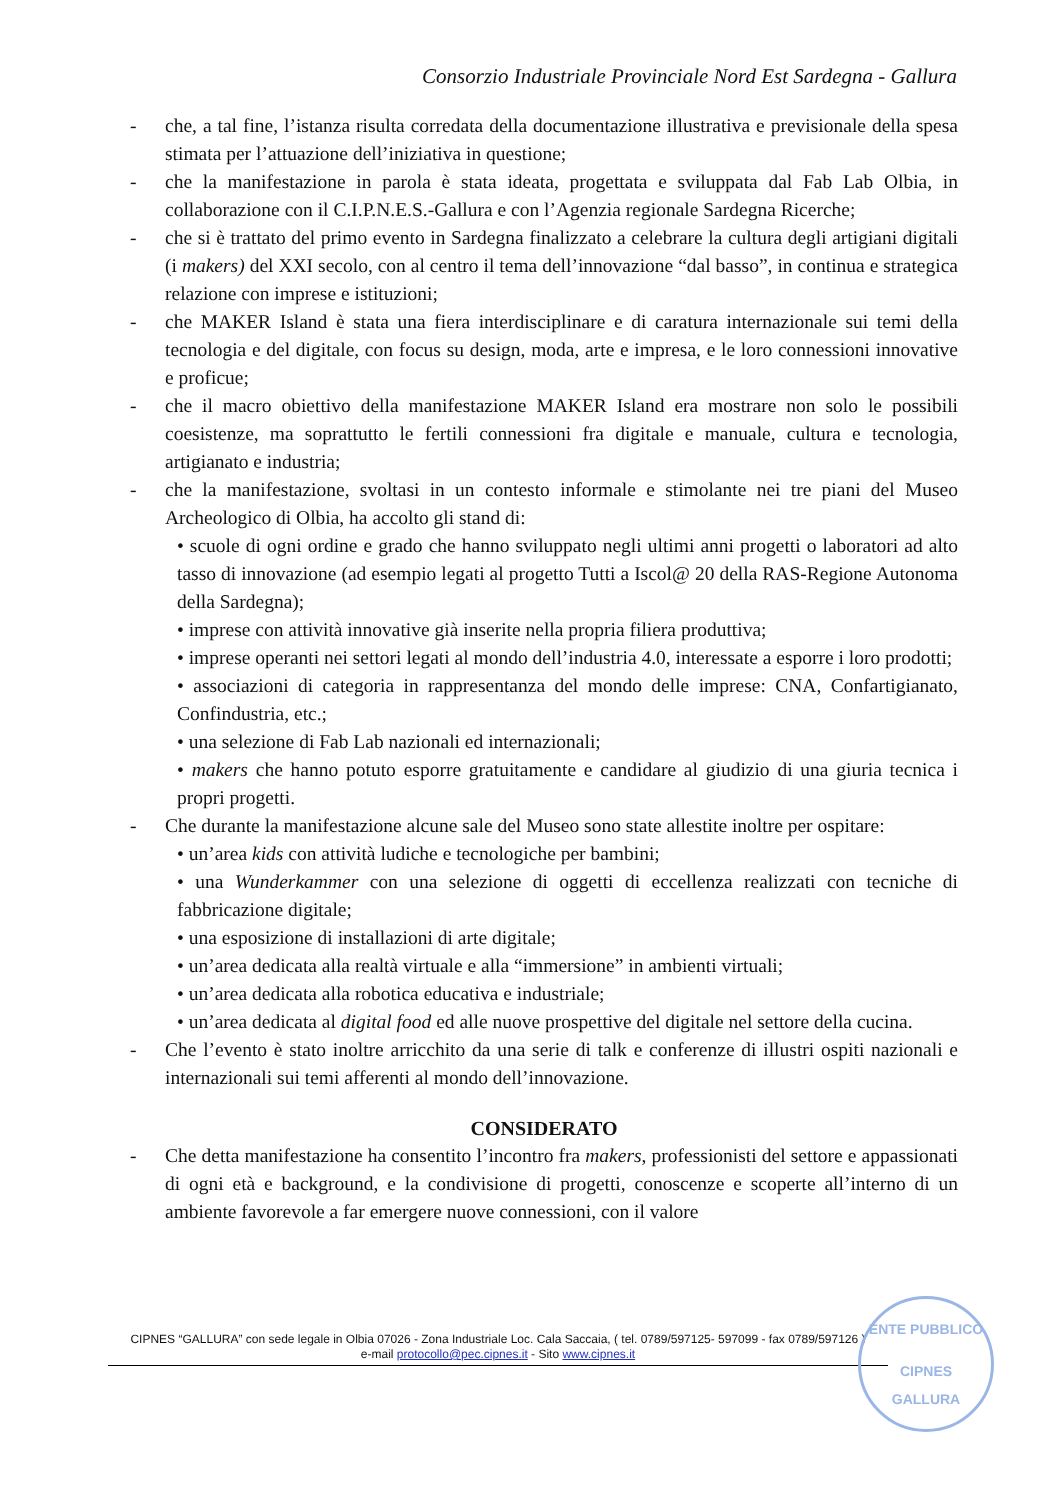Consorzio Industriale Provinciale Nord Est Sardegna - Gallura
- che, a tal fine, l’istanza risulta corredata della documentazione illustrativa e previsionale della spesa stimata per l’attuazione dell’iniziativa in questione;
- che la manifestazione in parola è stata ideata, progettata e sviluppata dal Fab Lab Olbia, in collaborazione con il C.I.P.N.E.S.-Gallura e con l’Agenzia regionale Sardegna Ricerche;
- che si è trattato del primo evento in Sardegna finalizzato a celebrare la cultura degli artigiani digitali (i makers) del XXI secolo, con al centro il tema dell’innovazione “dal basso”, in continua e strategica relazione con imprese e istituzioni;
- che MAKER Island è stata una fiera interdisciplinare e di caratura internazionale sui temi della tecnologia e del digitale, con focus su design, moda, arte e impresa, e le loro connessioni innovative e proficue;
- che il macro obiettivo della manifestazione MAKER Island era mostrare non solo le possibili coesistenze, ma soprattutto le fertili connessioni fra digitale e manuale, cultura e tecnologia, artigianato e industria;
- che la manifestazione, svoltasi in un contesto informale e stimolante nei tre piani del Museo Archeologico di Olbia, ha accolto gli stand di:
• scuole di ogni ordine e grado che hanno sviluppato negli ultimi anni progetti o laboratori ad alto tasso di innovazione (ad esempio legati al progetto Tutti a Iscol@ 20 della RAS-Regione Autonoma della Sardegna);
• imprese con attività innovative già inserite nella propria filiera produttiva;
• imprese operanti nei settori legati al mondo dell’industria 4.0, interessate a esporre i loro prodotti;
• associazioni di categoria in rappresentanza del mondo delle imprese: CNA, Confartigianato, Confindustria, etc.;
• una selezione di Fab Lab nazionali ed internazionali;
• makers che hanno potuto esporre gratuitamente e candidare al giudizio di una giuria tecnica i propri progetti.
- Che durante la manifestazione alcune sale del Museo sono state allestite inoltre per ospitare:
• un’area kids con attività ludiche e tecnologiche per bambini;
• una Wunderkammer con una selezione di oggetti di eccellenza realizzati con tecniche di fabbricazione digitale;
• una esposizione di installazioni di arte digitale;
• un’area dedicata alla realtà virtuale e alla “immersione” in ambienti virtuali;
• un’area dedicata alla robotica educativa e industriale;
• un’area dedicata al digital food ed alle nuove prospettive del digitale nel settore della cucina.
- Che l’evento è stato inoltre arricchito da una serie di talk e conferenze di illustri ospiti nazionali e internazionali sui temi afferenti al mondo dell’innovazione.
CONSIDERATO
- Che detta manifestazione ha consentito l’incontro fra makers, professionisti del settore e appassionati di ogni età e background, e la condivisione di progetti, conoscenze e scoperte all’interno di un ambiente favorevole a far emergere nuove connessioni, con il valore
CIPNES “GALLURA” con sede legale in Olbia 07026 - Zona Industriale Loc. Cala Saccaia, ( tel. 0789/597125- 597099 - fax 0789/597126 )
e-mail protocollo@pec.cipnes.it - Sito www.cipnes.it
ENTE PUBBLICO
CIPNES
GALLURA